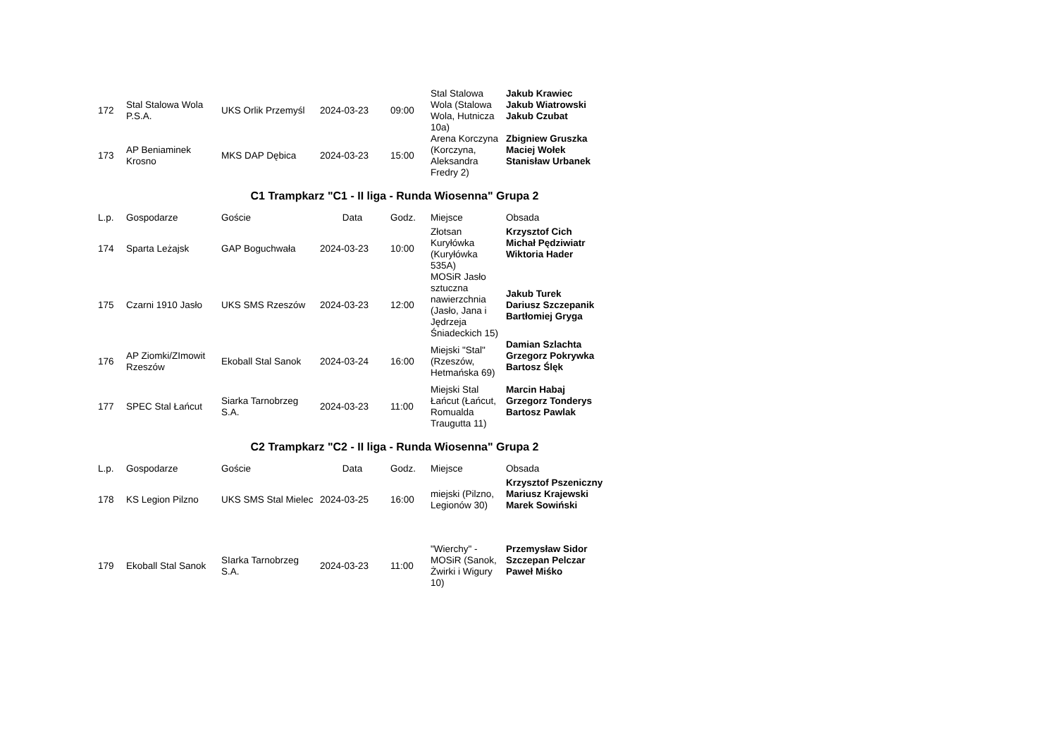| 172 | Stal Stalowa Wola P.S.A. | UKS Orlik Przemyśl | 2024-03-23 | 09:00 | Stal Stalowa Wola (Stalowa Wola, Hutnicza 10a) | Jakub Krawiec Jakub Wiatrowski Jakub Czubat |
| 173 | AP Beniaminek Krosno | MKS DAP Dębica | 2024-03-23 | 15:00 | Arena Korczyna (Korczyna, Aleksandra Fredry 2) | Zbigniew Gruszka Maciej Wołek Stanisław Urbanek |
C1 Trampkarz "C1 - II liga - Runda Wiosenna" Grupa 2
| L.p. | Gospodarze | Goście | Data | Godz. | Miejsce | Obsada |
| --- | --- | --- | --- | --- | --- | --- |
| 174 | Sparta Leżajsk | GAP Boguchwała | 2024-03-23 | 10:00 | Złotsan Kuryłówka (Kuryłówka 535A) | Krzysztof Cich Michał Pędziwiatr Wiktoria Hader |
| 175 | Czarni 1910 Jasło | UKS SMS Rzeszów | 2024-03-23 | 12:00 | MOSiR Jasło sztuczna nawierzchnia (Jasło, Jana i Jędrzeja Śniadeckich 15) | Jakub Turek Dariusz Szczepanik Bartłomiej Gryga |
| 176 | AP Ziomki/ZImowit Rzeszów | Ekoball Stal Sanok | 2024-03-24 | 16:00 | Miejski "Stal" (Rzeszów, Hetmańska 69) | Damian Szlachta Grzegorz Pokrywka Bartosz Ślęk |
| 177 | SPEC Stal Łańcut | Siarka Tarnobrzeg S.A. | 2024-03-23 | 11:00 | Miejski Stal Łańcut (Łańcut, Romualda Traugutta 11) | Marcin Habaj Grzegorz Tonderys Bartosz Pawlak |
C2 Trampkarz "C2 - II liga - Runda Wiosenna" Grupa 2
| L.p. | Gospodarze | Goście | Data | Godz. | Miejsce | Obsada |
| --- | --- | --- | --- | --- | --- | --- |
| 178 | KS Legion Pilzno | UKS SMS Stal Mielec | 2024-03-25 | 16:00 | miejski (Pilzno, Legionów 30) | Krzysztof Pszeniczny Mariusz Krajewski Marek Sowiński |
| 179 | Ekoball Stal Sanok | SIarka Tarnobrzeg S.A. | 2024-03-23 | 11:00 | "Wierchy" - MOSiR (Sanok, Żwirki i Wigury 10) | Przemysław Sidor Szczepan Pelczar Paweł Miśko |